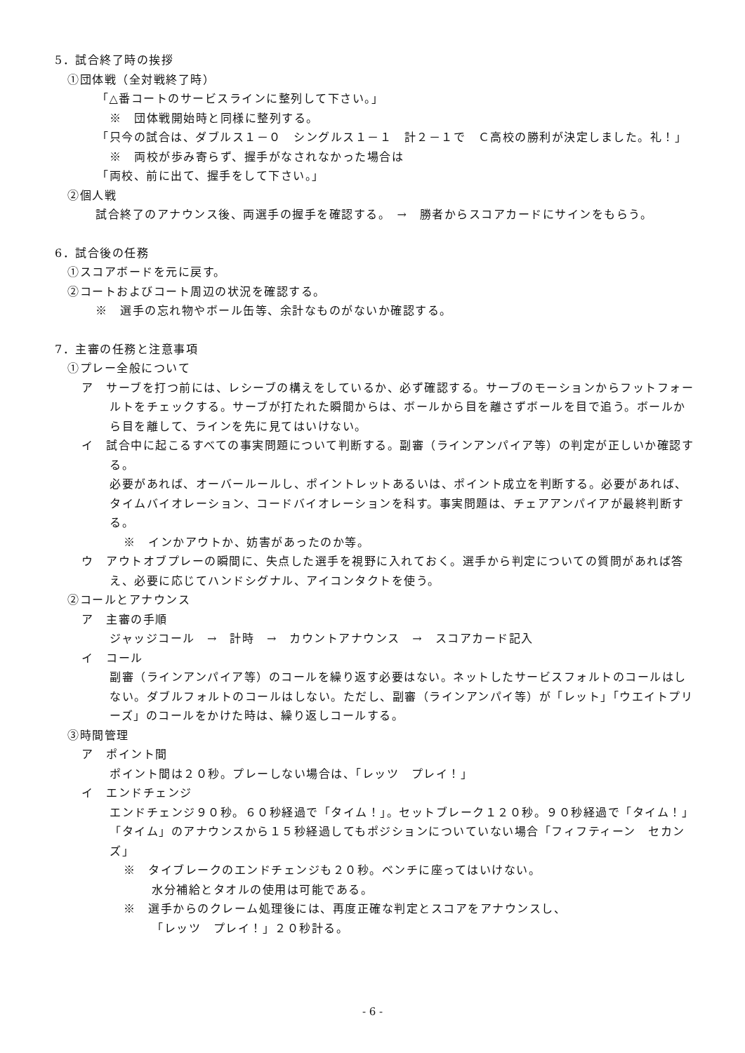5．試合終了時の挨拶
①団体戦（全対戦終了時）
「△番コートのサービスラインに整列して下さい。」
※　団体戦開始時と同様に整列する。
「只今の試合は、ダブルス１－０　シングルス１－１　計２－１で　Ｃ高校の勝利が決定しました。礼！」
※　両校が歩み寄らず、握手がなされなかった場合は
「両校、前に出て、握手をして下さい。」
②個人戦
試合終了のアナウンス後、両選手の握手を確認する。　→　勝者からスコアカードにサインをもらう。
6．試合後の任務
①スコアボードを元に戻す。
②コートおよびコート周辺の状況を確認する。
※　選手の忘れ物やボール缶等、余計なものがないか確認する。
7．主審の任務と注意事項
①プレー全般について
ア　サーブを打つ前には、レシーブの構えをしているか、必ず確認する。サーブのモーションからフットフォールトをチェックする。サーブが打たれた瞬間からは、ボールから目を離さずボールを目で追う。ボールから目を離して、ラインを先に見てはいけない。
イ　試合中に起こるすべての事実問題について判断する。副審（ラインアンパイア等）の判定が正しいか確認する。
必要があれば、オーバールールし、ポイントレットあるいは、ポイント成立を判断する。必要があれば、タイムバイオレーション、コードバイオレーションを科す。事実問題は、チェアアンパイアが最終判断する。
※　インかアウトか、妨害があったのか等。
ウ　アウトオブプレーの瞬間に、失点した選手を視野に入れておく。選手から判定についての質問があれば答え、必要に応じてハンドシグナル、アイコンタクトを使う。
②コールとアナウンス
ア　主審の手順
ジャッジコール　→　計時　→　カウントアナウンス　→　スコアカード記入
イ　コール
副審（ラインアンパイア等）のコールを繰り返す必要はない。ネットしたサービスフォルトのコールはしない。ダブルフォルトのコールはしない。ただし、副審（ラインアンパイ等）が「レット」「ウエイトプリーズ」のコールをかけた時は、繰り返しコールする。
③時間管理
ア　ポイント間
ポイント間は２０秒。プレーしない場合は、「レッツ　プレイ！」
イ　エンドチェンジ
エンドチェンジ９０秒。６０秒経過で「タイム！」。セットブレーク１２０秒。９０秒経過で「タイム！」「タイム」のアナウンスから１５秒経過してもポジションについていない場合「フィフティーン　セカンズ」
※　タイブレークのエンドチェンジも２０秒。ベンチに座ってはいけない。
水分補給とタオルの使用は可能である。
※　選手からのクレーム処理後には、再度正確な判定とスコアをアナウンスし、
「レッツ　プレイ！」２０秒計る。
- 6 -